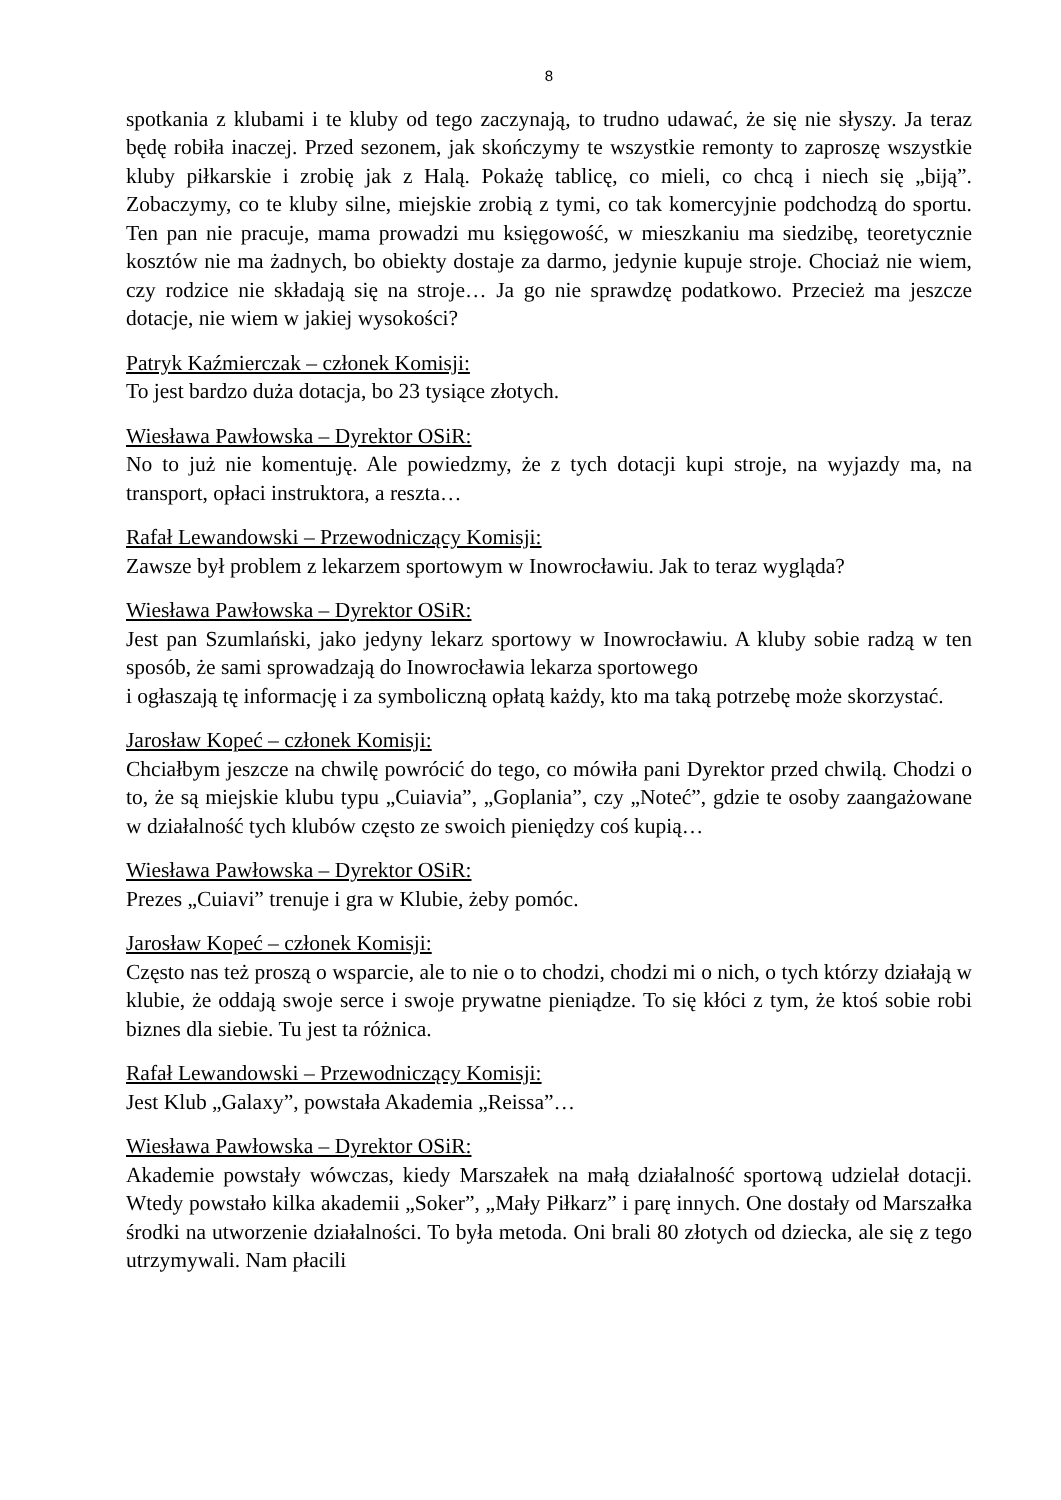8
spotkania z klubami i te kluby od tego zaczynają, to trudno udawać, że się nie słyszy. Ja teraz będę robiła inaczej. Przed sezonem, jak skończymy te wszystkie remonty to zaproszę wszystkie kluby piłkarskie i zrobię jak z Halą. Pokażę tablicę, co mieli, co chcą i niech się „biją”. Zobaczymy, co te kluby silne, miejskie zrobią z tymi, co tak komercyjnie podchodzą do sportu. Ten pan nie pracuje, mama prowadzi mu księgowość, w mieszkaniu ma siedzibę, teoretycznie kosztów nie ma żadnych, bo obiekty dostaje za darmo, jedynie kupuje stroje. Chociaż nie wiem, czy rodzice nie składają się na stroje… Ja go nie sprawdzę podatkowo. Przecież ma jeszcze dotacje, nie wiem w jakiej wysokości?
Patryk Kaźmierczak – członek Komisji:
To jest bardzo duża dotacja, bo 23 tysiące złotych.
Wiesława Pawłowska – Dyrektor OSiR:
No to już nie komentuję. Ale powiedzmy, że z tych dotacji kupi stroje, na wyjazdy ma, na transport, opłaci instruktora, a reszta…
Rafał Lewandowski – Przewodniczący Komisji:
Zawsze był problem z lekarzem sportowym w Inowrocławiu. Jak to teraz wygląda?
Wiesława Pawłowska – Dyrektor OSiR:
Jest pan Szumlański, jako jedyny lekarz sportowy w Inowrocławiu. A kluby sobie radzą w ten sposób, że sami sprowadzają do Inowrocławia lekarza sportowego
i ogłaszają tę informację i za symboliczną opłatą każdy, kto ma taką potrzebę może skorzystać.
Jarosław Kopeć – członek Komisji:
Chciałbym jeszcze na chwilę powrócić do tego, co mówiła pani Dyrektor przed chwilą. Chodzi o to, że są miejskie klubu typu „Cuiavia”, „Goplania”, czy „Noteć”, gdzie te osoby zaangażowane w działalność tych klubów często ze swoich pieniędzy coś kupią…
Wiesława Pawłowska – Dyrektor OSiR:
Prezes „Cuiavi” trenuje i gra w Klubie, żeby pomóc.
Jarosław Kopeć – członek Komisji:
Często nas też proszą o wsparcie, ale to nie o to chodzi, chodzi mi o nich, o tych którzy działają w klubie, że oddają swoje serce i swoje prywatne pieniądze. To się kłóci z tym, że ktoś sobie robi biznes dla siebie. Tu jest ta różnica.
Rafał Lewandowski – Przewodniczący Komisji:
Jest Klub „Galaxy”, powstała Akademia „Reissa”…
Wiesława Pawłowska – Dyrektor OSiR:
Akademie powstały wówczas, kiedy Marszałek na małą działalność sportową udzielał dotacji. Wtedy powstało kilka akademii „Soker”, „Mały Piłkarz” i parę innych. One dostały od Marszałka środki na utworzenie działalności. To była metoda. Oni brali 80 złotych od dziecka, ale się z tego utrzymywali. Nam płacili